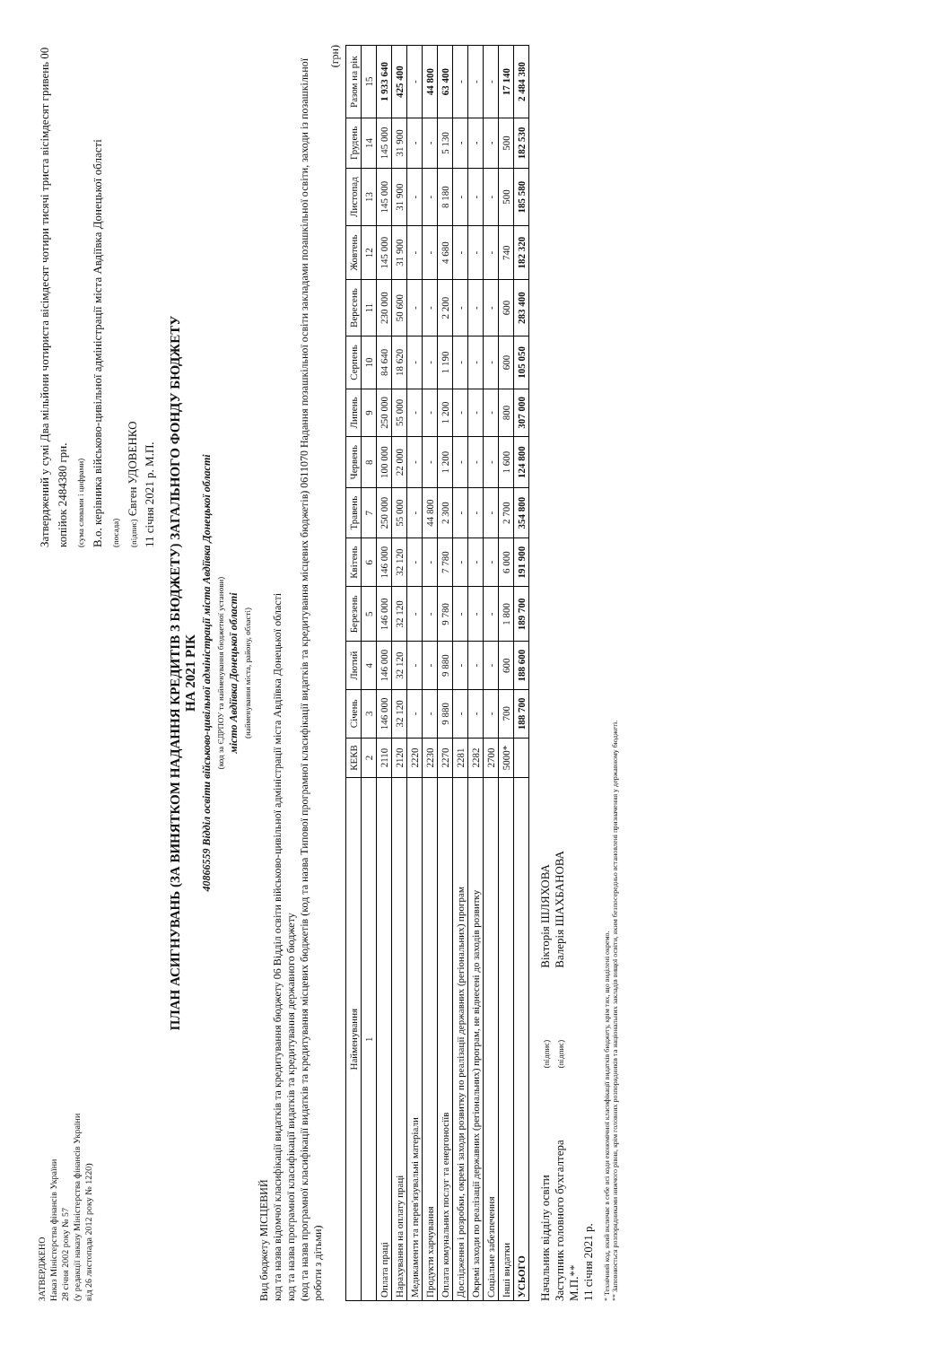ЗАТВЕРДЖЕНО
Наказ Міністерства фінансів України
28 січня 2002 року № 57
(у редакції наказу Міністерства фінансів України
від 26 листопада 2012 року № 1220)
Затверджений у сумі Два мільйони чотириста вісімдесят чотири тисячі триста вісімдесят гривень 00 копійок 2484380 грн.
(сума словами і цифрами)
В.о. керівника військово-цивільної адміністрації міста Авдіївка Донецької області
(посада)
(підпис) Євген УДОВЕНКО
11 січня 2021 р. М.П.
ПЛАН АСИГНУВАНЬ (ЗА ВИНЯТКОМ НАДАННЯ КРЕДИТІВ З БЮДЖЕТУ) ЗАГАЛЬНОГО ФОНДУ БЮДЖЕТУ
НА 2021 РІК
40866559 Відділ освіти військово-цивільної адміністрації міста Авдіївка Донецької області
(код за ЄДРПОУ та найменування бюджетної установи)
місто Авдіївка Донецької області
(найменування міста, району, області)
Вид бюджету МІСЦЕВИЙ
код та назва відомчої класифікації видатків та кредитування бюджету 06 Відділ освіти військово-цивільної адміністрації міста Авдіївка Донецької області
код та назва програмної класифікації видатків та кредитування державного бюджету
(код та назва програмної класифікації видатків та кредитування місцевих бюджетів (код та назва Типової програмної класифікації видатків та кредитування місцевих бюджетів) 0611070 Надання позашкільної освіти закладами позашкільної освіти, заходи із позашкільної роботи з дітьми)
(грн)
| Найменування | КЕКВ | Січень | Лютий | Березень | Квітень | Травень | Червень | Липень | Серпень | Вересень | Жовтень | Листопад | Грудень | Разом на рік |
| --- | --- | --- | --- | --- | --- | --- | --- | --- | --- | --- | --- | --- | --- | --- |
| 1 | 2 | 3 | 4 | 5 | 6 | 7 | 8 | 9 | 10 | 11 | 12 | 13 | 14 | 15 |
| Оплата праці | 2110 | 146 000 | 146 000 | 146 000 | 146 000 | 250 000 | 100 000 | 250 000 | 84 640 | 230 000 | 145 000 | 145 000 | 145 000 | 1 933 640 |
| Нарахування на оплату праці | 2120 | 32 120 | 32 120 | 32 120 | 32 120 | 55 000 | 22 000 | 55 000 | 18 620 | 50 600 | 31 900 | 31 900 | 31 900 | 425 400 |
| Медикаменти та перев'язувальні матеріали | 2220 | - | - | - | - | - | - | - | - | - | - | - | - | - |
| Продукти харчування | 2230 | - | - | - | - | 44 800 | - | - | - | - | - | - | - | 44 800 |
| Оплата комунальних послуг та енергоносіїв | 2270 | 9 880 | 9 880 | 9 780 | 7 780 | 2 300 | 1 200 | 1 200 | 1 190 | 2 200 | 4 680 | 8 180 | 5 130 | 63 400 |
| Дослідження і розробки, окремі заходи розвитку по реалізації державних (регіональних) програм | 2281 | - | - | - | - | - | - | - | - | - | - | - | - | - |
| Окремі заходи по реалізації державних (регіональних) програм, не віднесені до заходів розвитку | 2282 | - | - | - | - | - | - | - | - | - | - | - | - | - |
| Соціальне забезпечення | 2700 | - | - | - | - | - | - | - | - | - | - | - | - | - |
| Інші видатки | 5000* | 700 | 600 | 1 800 | 6 000 | 2 700 | 1 600 | 800 | 600 | 600 | 740 | 500 | 500 | 17 140 |
| УСЬОГО | | 188 700 | 188 600 | 189 700 | 191 900 | 354 800 | 124 800 | 307 000 | 105 050 | 283 400 | 182 320 | 185 580 | 182 530 | 2 484 380 |
Начальник відділу освіти
Заступник головного бухгалтера
М.П.**
11 січня 2021 р.
(підпис)
(підпис)
Вікторія ШЛЯХОВА
Валерія ШАХБАНОВА
* Технічний код, який включає в себе всі коди економічної класифікації видатків бюджету, крім тих, що виділені окремо.
** Заповнюється розпорядниками нижчого рівня, крім головних розпорядників та національних закладів вищої освіти, яким безпосередньо встановлені призначення у державному бюджеті.